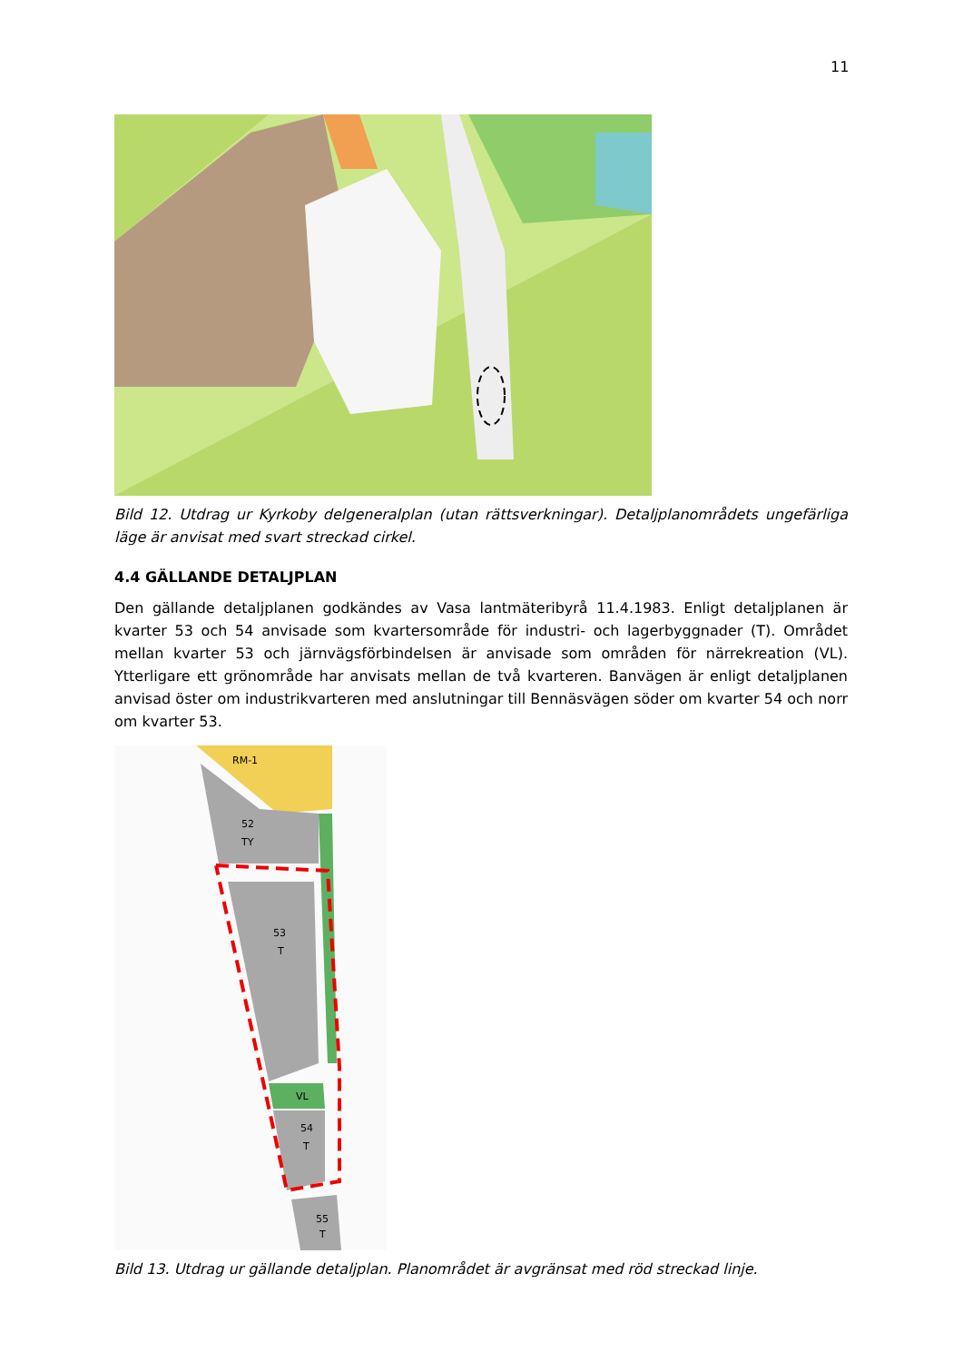11
Bild 12. Utdrag ur Kyrkoby delgeneralplan (utan rättsverkningar). Detaljplanområdets ungefärliga läge är anvisat med svart streckad cirkel.
4.4 GÄLLANDE DETALJPLAN
Den gällande detaljplanen godkändes av Vasa lantmäteribyrå 11.4.1983. Enligt detaljplanen är kvarter 53 och 54 anvisade som kvartersområde för industri- och lagerbyggnader (T). Området mellan kvarter 53 och järnvägsförbindelsen är anvisade som områden för närrekreation (VL). Ytterligare ett grönområde har anvisats mellan de två kvarteren. Banvägen är enligt detaljplanen anvisad öster om industrikvarteren med anslutningar till Bennäsvägen söder om kvarter 54 och norr om kvarter 53.
RM-1
52
TY
53
T
VL
54
T
55
T
Bild 13. Utdrag ur gällande detaljplan. Planområdet är avgränsat med röd streckad linje.